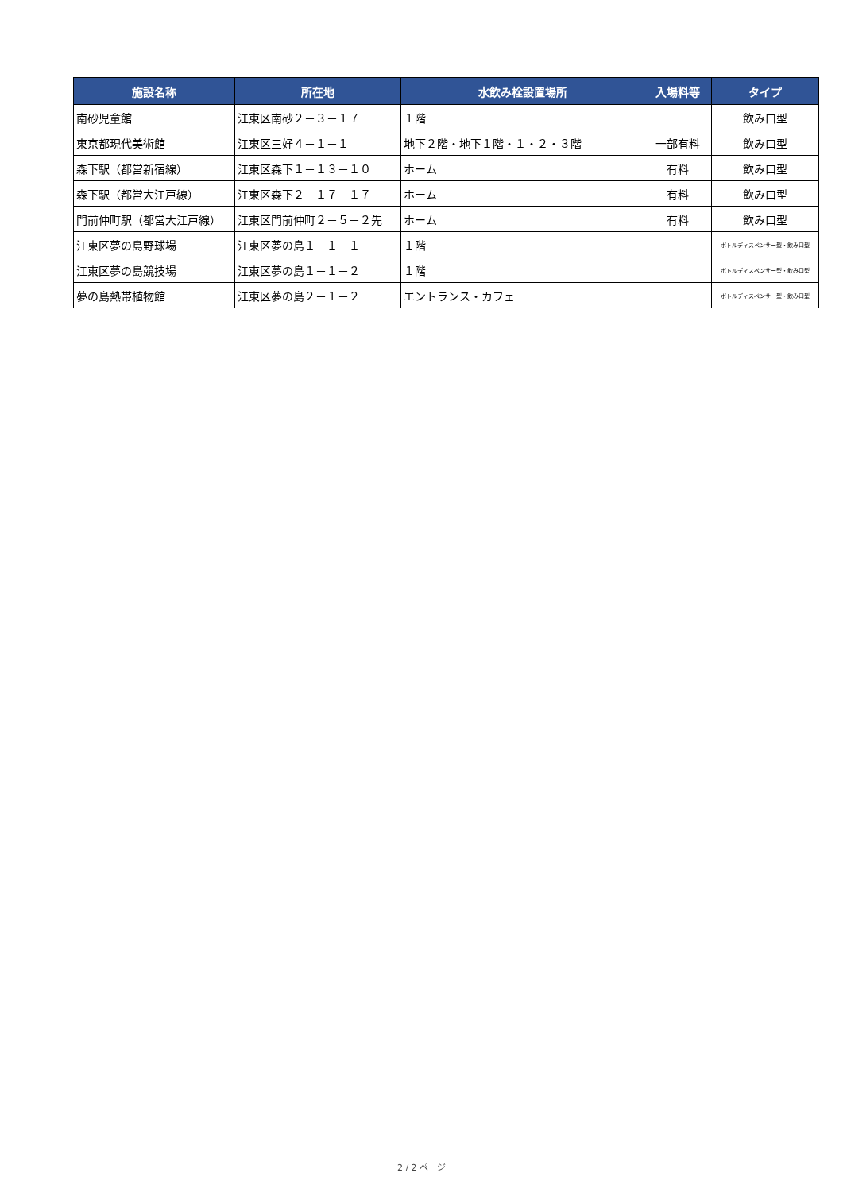| 施設名称 | 所在地 | 水飲み栓設置場所 | 入場料等 | タイプ |
| --- | --- | --- | --- | --- |
| 南砂児童館 | 江東区南砂２－３－１７ | １階 | | 飲み口型 |
| 東京都現代美術館 | 江東区三好４－１－１ | 地下２階・地下１階・１・２・３階 | 一部有料 | 飲み口型 |
| 森下駅（都営新宿線） | 江東区森下１－１３－１０ | ホーム | 有料 | 飲み口型 |
| 森下駅（都営大江戸線） | 江東区森下２－１７－１７ | ホーム | 有料 | 飲み口型 |
| 門前仲町駅（都営大江戸線） | 江東区門前仲町２－５－２先 | ホーム | 有料 | 飲み口型 |
| 江東区夢の島野球場 | 江東区夢の島１－１－１ | １階 | | ボトルディスペンサー型・飲み口型 |
| 江東区夢の島競技場 | 江東区夢の島１－１－２ | １階 | | ボトルディスペンサー型・飲み口型 |
| 夢の島熱帯植物館 | 江東区夢の島２－１－２ | エントランス・カフェ | | ボトルディスペンサー型・飲み口型 |
2 / 2 ページ